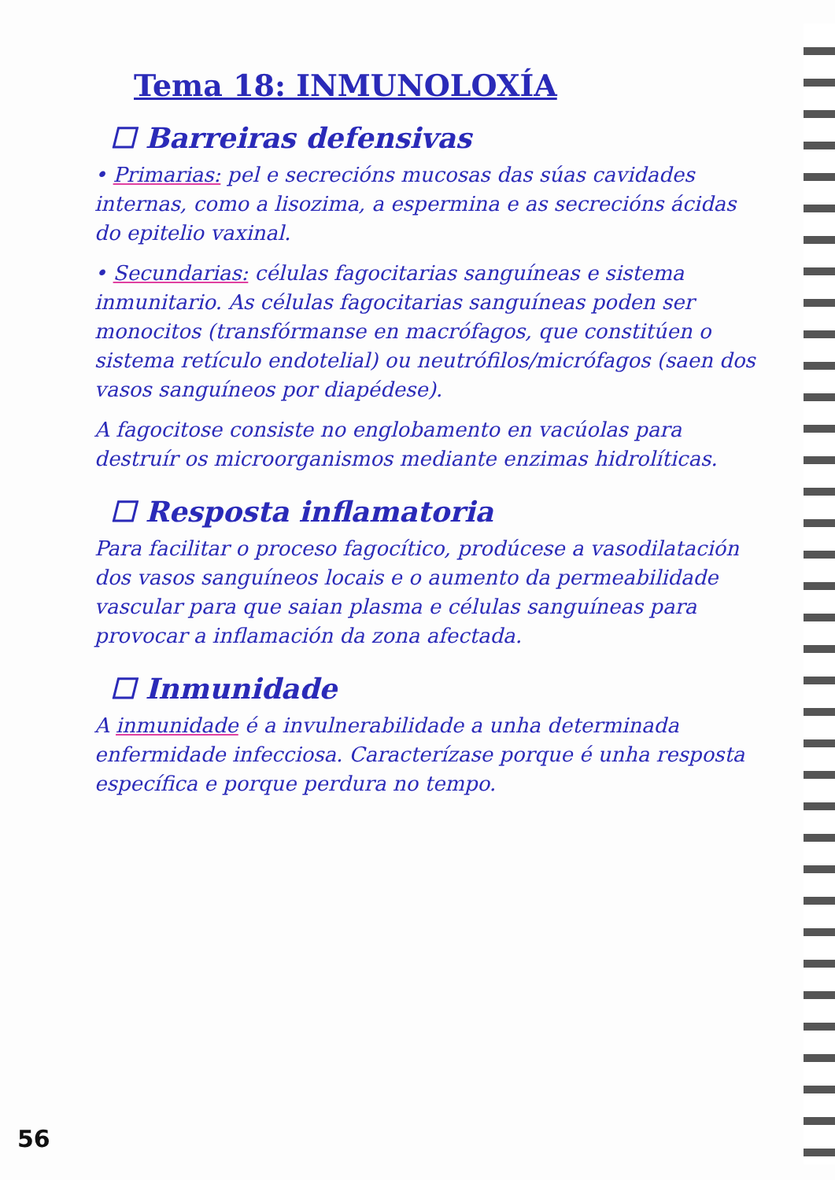Tema 18: INMUNOLOXÍA
☐ Barreiras defensivas
• Primarias: pel e secrecións mucosas das súas cavidades internas, como a lisozima, a espermina e as secrecións ácidas do epitelio vaxinal.
• Secundarias: células fagocitarias sanguíneas e sistema inmunitario. As células fagocitarias sanguíneas poden ser monocitos (transfórmanse en macrófagos, que constitúen o sistema retículo endotelial) ou neutrófilos/micrófagos (saen dos vasos sanguíneos por diapédese).
A fagocitose consiste no englobamento en vacúolas para destruír os microorganismos mediante enzimas hidrolíticas.
☐ Resposta inflamatoria
Para facilitar o proceso fagocítico, prodúcese a vasodilatación dos vasos sanguíneos locais e o aumento da permeabilidade vascular para que saian plasma e células sanguíneas para provocar a inflamación da zona afectada.
☐ Inmunidade
A inmunidade é a invulnerabilidade a unha determinada enfermidade infecciosa. Caracterízase porque é unha resposta específica e porque perdura no tempo.
56